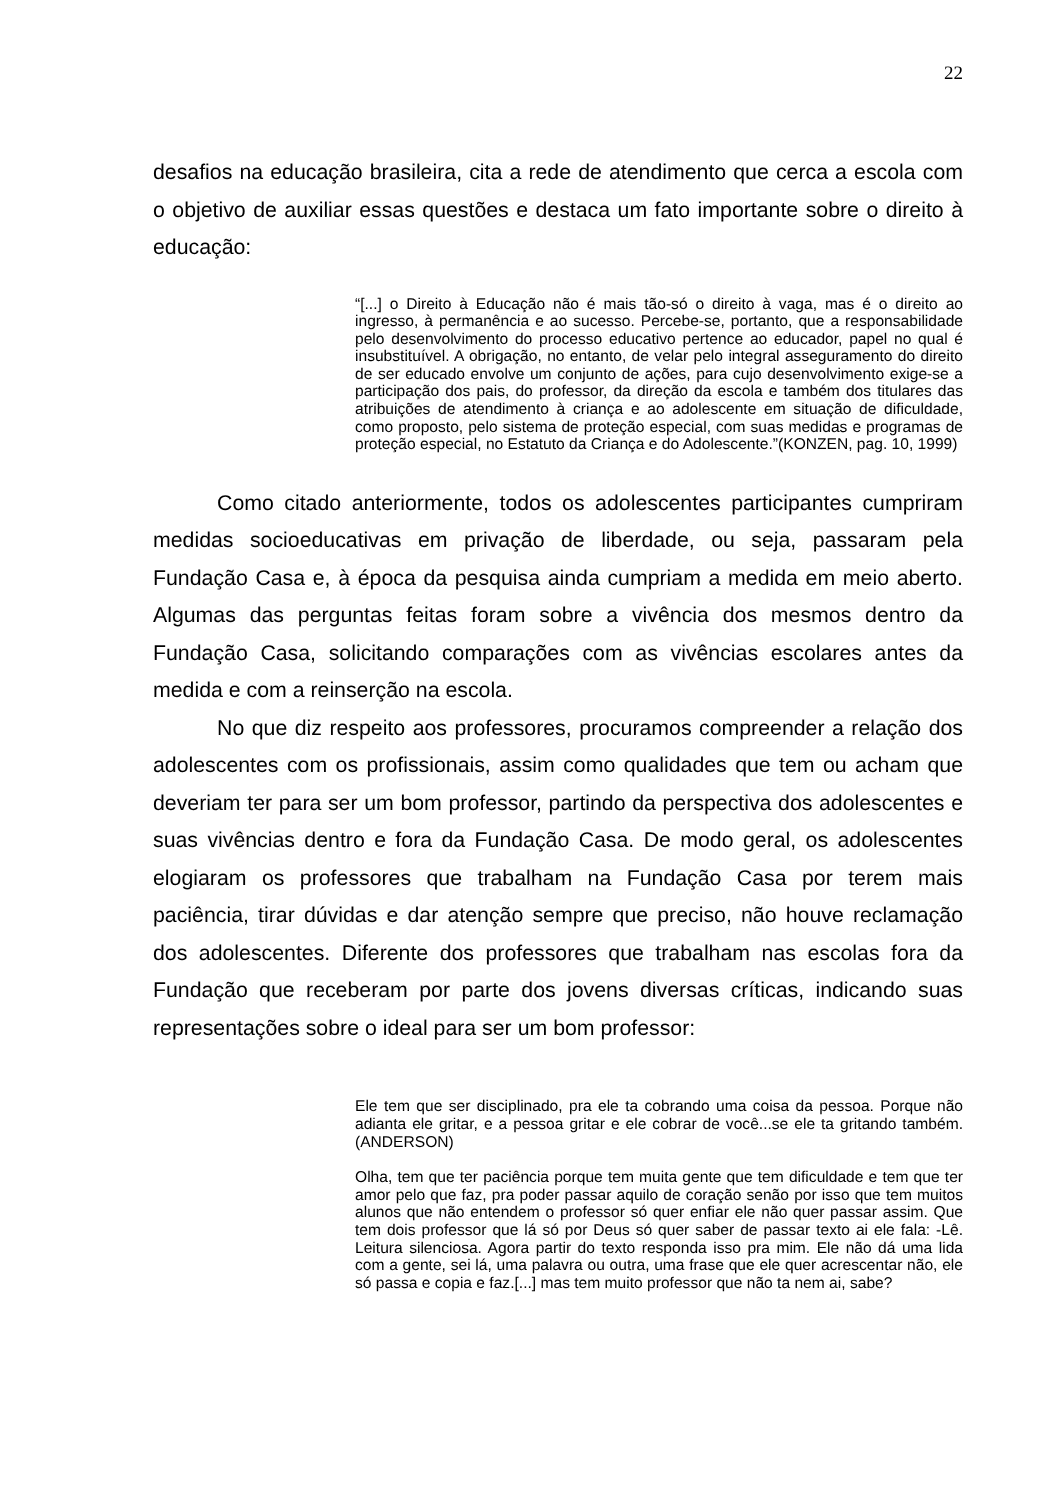22
desafios na educação brasileira, cita a rede de atendimento que cerca a escola com o objetivo de auxiliar essas questões e destaca um fato importante sobre o direito à educação:
“[...] o Direito à Educação não é mais tão-só o direito à vaga, mas é o direito ao ingresso, à permanência e ao sucesso. Percebe-se, portanto, que a responsabilidade pelo desenvolvimento do processo educativo pertence ao educador, papel no qual é insubstituível. A obrigação, no entanto, de velar pelo integral asseguramento do direito de ser educado envolve um conjunto de ações, para cujo desenvolvimento exige-se a participação dos pais, do professor, da direção da escola e também dos titulares das atribuições de atendimento à criança e ao adolescente em situação de dificuldade, como proposto, pelo sistema de proteção especial, com suas medidas e programas de proteção especial, no Estatuto da Criança e do Adolescente.”(KONZEN, pag. 10, 1999)
Como citado anteriormente, todos os adolescentes participantes cumpriram medidas socioeducativas em privação de liberdade, ou seja, passaram pela Fundação Casa e, à época da pesquisa ainda cumpriam a medida em meio aberto. Algumas das perguntas feitas foram sobre a vivência dos mesmos dentro da Fundação Casa, solicitando comparações com as vivências escolares antes da medida e com a reinserção na escola.
No que diz respeito aos professores, procuramos compreender a relação dos adolescentes com os profissionais, assim como qualidades que tem ou acham que deveriam ter para ser um bom professor, partindo da perspectiva dos adolescentes e suas vivências dentro e fora da Fundação Casa. De modo geral, os adolescentes elogiaram os professores que trabalham na Fundação Casa por terem mais paciência, tirar dúvidas e dar atenção sempre que preciso, não houve reclamação dos adolescentes. Diferente dos professores que trabalham nas escolas fora da Fundação que receberam por parte dos jovens diversas críticas, indicando suas representações sobre o ideal para ser um bom professor:
Ele tem que ser disciplinado, pra ele ta cobrando uma coisa da pessoa. Porque não adianta ele gritar, e a pessoa gritar e ele cobrar de você...se ele ta gritando também.(ANDERSON)
Olha, tem que ter paciência porque tem muita gente que tem dificuldade e tem que ter amor pelo que faz, pra poder passar aquilo de coração senão por isso que tem muitos alunos que não entendem o professor só quer enfiar ele não quer passar assim. Que tem dois professor que lá só por Deus só quer saber de passar texto ai ele fala: -Lê. Leitura silenciosa. Agora partir do texto responda isso pra mim. Ele não dá uma lida com a gente, sei lá, uma palavra ou outra, uma frase que ele quer acrescentar não, ele só passa e copia e faz.[...] mas tem muito professor que não ta nem ai, sabe?